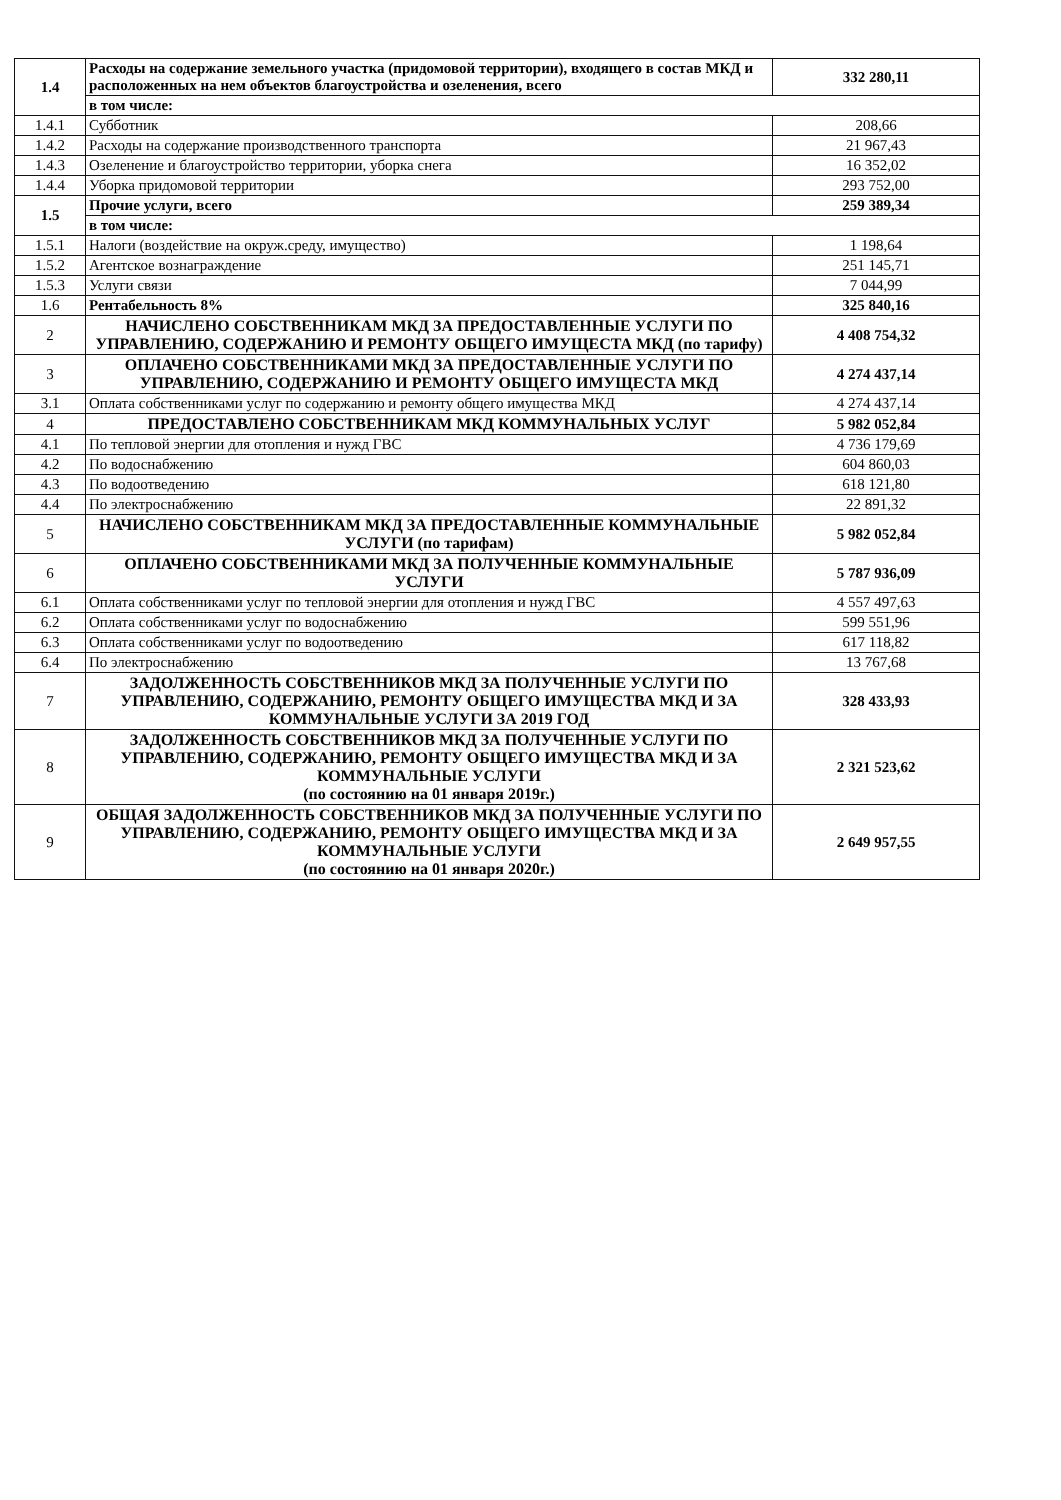| 1.4 | Расходы на содержание земельного участка (придомовой территории), входящего в состав МКД и расположенных на нем объектов благоустройства и озеленения, всего | 332 280,11 |
| | в том числе: | |
| 1.4.1 | Субботник | 208,66 |
| 1.4.2 | Расходы на содержание производственного транспорта | 21 967,43 |
| 1.4.3 | Озеленение и благоустройство территории, уборка снега | 16 352,02 |
| 1.4.4 | Уборка придомовой территории | 293 752,00 |
| 1.5 | Прочие услуги, всего | 259 389,34 |
| | в том числе: | |
| 1.5.1 | Налоги (воздействие на окруж.среду, имущество) | 1 198,64 |
| 1.5.2 | Агентское вознаграждение | 251 145,71 |
| 1.5.3 | Услуги связи | 7 044,99 |
| 1.6 | Рентабельность 8% | 325 840,16 |
| 2 | НАЧИСЛЕНО СОБСТВЕННИКАМ МКД ЗА ПРЕДОСТАВЛЕННЫЕ УСЛУГИ ПО УПРАВЛЕНИЮ, СОДЕРЖАНИЮ И РЕМОНТУ ОБЩЕГО ИМУЩЕСТА МКД (по тарифу) | 4 408 754,32 |
| 3 | ОПЛАЧЕНО СОБСТВЕННИКАМИ МКД ЗА ПРЕДОСТАВЛЕННЫЕ УСЛУГИ ПО УПРАВЛЕНИЮ, СОДЕРЖАНИЮ И РЕМОНТУ ОБЩЕГО ИМУЩЕСТА МКД | 4 274 437,14 |
| 3.1 | Оплата собственниками услуг по содержанию и ремонту общего имущества МКД | 4 274 437,14 |
| 4 | ПРЕДОСТАВЛЕНО СОБСТВЕННИКАМ МКД КОММУНАЛЬНЫХ УСЛУГ | 5 982 052,84 |
| 4.1 | По тепловой энергии для отопления и нужд ГВС | 4 736 179,69 |
| 4.2 | По водоснабжению | 604 860,03 |
| 4.3 | По водоотведению | 618 121,80 |
| 4.4 | По электроснабжению | 22 891,32 |
| 5 | НАЧИСЛЕНО СОБСТВЕННИКАМ МКД ЗА ПРЕДОСТАВЛЕННЫЕ КОММУНАЛЬНЫЕ УСЛУГИ (по тарифам) | 5 982 052,84 |
| 6 | ОПЛАЧЕНО СОБСТВЕННИКАМИ МКД ЗА ПОЛУЧЕННЫЕ КОММУНАЛЬНЫЕ УСЛУГИ | 5 787 936,09 |
| 6.1 | Оплата собственниками услуг по тепловой энергии для отопления и нужд ГВС | 4 557 497,63 |
| 6.2 | Оплата собственниками услуг по водоснабжению | 599 551,96 |
| 6.3 | Оплата собственниками услуг по водоотведению | 617 118,82 |
| 6.4 | По электроснабжению | 13 767,68 |
| 7 | ЗАДОЛЖЕННОСТЬ СОБСТВЕННИКОВ МКД ЗА ПОЛУЧЕННЫЕ УСЛУГИ ПО УПРАВЛЕНИЮ, СОДЕРЖАНИЮ, РЕМОНТУ ОБЩЕГО ИМУЩЕСТВА МКД И ЗА КОММУНАЛЬНЫЕ УСЛУГИ ЗА 2019 ГОД | 328 433,93 |
| 8 | ЗАДОЛЖЕННОСТЬ СОБСТВЕННИКОВ МКД ЗА ПОЛУЧЕННЫЕ УСЛУГИ ПО УПРАВЛЕНИЮ, СОДЕРЖАНИЮ, РЕМОНТУ ОБЩЕГО ИМУЩЕСТВА МКД И ЗА КОММУНАЛЬНЫЕ УСЛУГИ (по состоянию на 01 января 2019г.) | 2 321 523,62 |
| 9 | ОБЩАЯ ЗАДОЛЖЕННОСТЬ СОБСТВЕННИКОВ МКД ЗА ПОЛУЧЕННЫЕ УСЛУГИ ПО УПРАВЛЕНИЮ, СОДЕРЖАНИЮ, РЕМОНТУ ОБЩЕГО ИМУЩЕСТВА МКД И ЗА КОММУНАЛЬНЫЕ УСЛУГИ (по состоянию на 01 января 2020г.) | 2 649 957,55 |